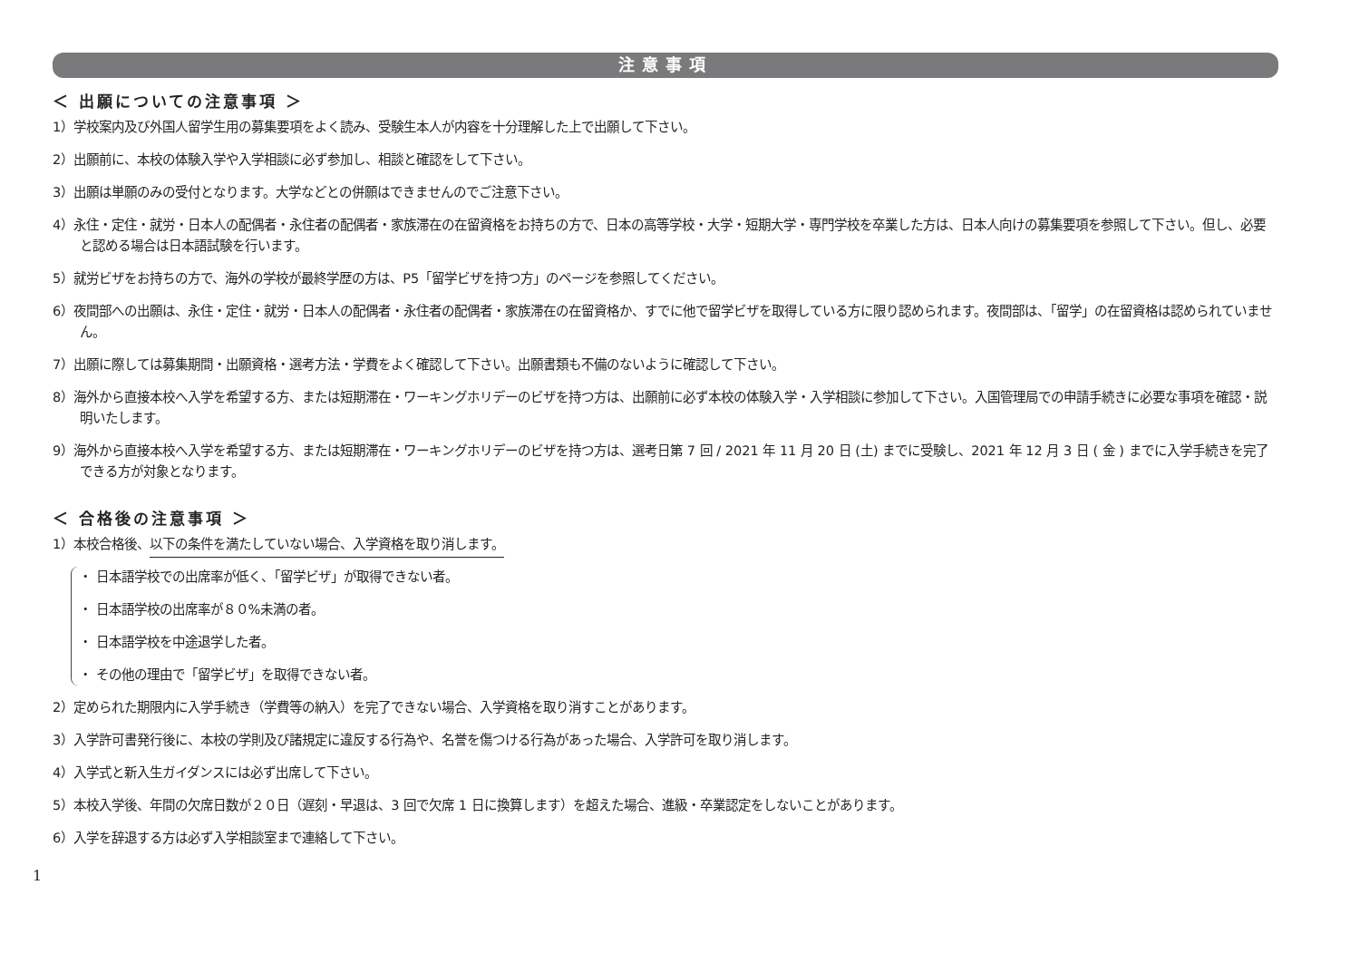注意事項
＜ 出願についての注意事項 ＞
1）学校案内及び外国人留学生用の募集要項をよく読み、受験生本人が内容を十分理解した上で出願して下さい。
2）出願前に、本校の体験入学や入学相談に必ず参加し、相談と確認をして下さい。
3）出願は単願のみの受付となります。大学などとの併願はできませんのでご注意下さい。
4）永住・定住・就労・日本人の配偶者・永住者の配偶者・家族滞在の在留資格をお持ちの方で、日本の高等学校・大学・短期大学・専門学校を卒業した方は、日本人向けの募集要項を参照して下さい。但し、必要と認める場合は日本語試験を行います。
5）就労ビザをお持ちの方で、海外の学校が最終学歴の方は、P5「留学ビザを持つ方」のページを参照してください。
6）夜間部への出願は、永住・定住・就労・日本人の配偶者・永住者の配偶者・家族滞在の在留資格か、すでに他で留学ビザを取得している方に限り認められます。夜間部は、「留学」の在留資格は認められていません。
7）出願に際しては募集期間・出願資格・選考方法・学費をよく確認して下さい。出願書類も不備のないように確認して下さい。
8）海外から直接本校へ入学を希望する方、または短期滞在・ワーキングホリデーのビザを持つ方は、出願前に必ず本校の体験入学・入学相談に参加して下さい。入国管理局での申請手続きに必要な事項を確認・説明いたします。
9）海外から直接本校へ入学を希望する方、または短期滞在・ワーキングホリデーのビザを持つ方は、選考日第 7 回 / 2021 年 11 月 20 日 (土) までに受験し、2021 年 12 月 3 日 ( 金 ) までに入学手続きを完了できる方が対象となります。
＜ 合格後の注意事項 ＞
1）本校合格後、以下の条件を満たしていない場合、入学資格を取り消します。
・ 日本語学校での出席率が低く、「留学ビザ」が取得できない者。
・ 日本語学校の出席率が８０%未満の者。
・ 日本語学校を中途退学した者。
・ その他の理由で「留学ビザ」を取得できない者。
2）定められた期限内に入学手続き（学費等の納入）を完了できない場合、入学資格を取り消すことがあります。
3）入学許可書発行後に、本校の学則及び諸規定に違反する行為や、名誉を傷つける行為があった場合、入学許可を取り消します。
4）入学式と新入生ガイダンスには必ず出席して下さい。
5）本校入学後、年間の欠席日数が２０日（遅刻・早退は、3 回で欠席 1 日に換算します）を超えた場合、進級・卒業認定をしないことがあります。
6）入学を辞退する方は必ず入学相談室まで連絡して下さい。
1